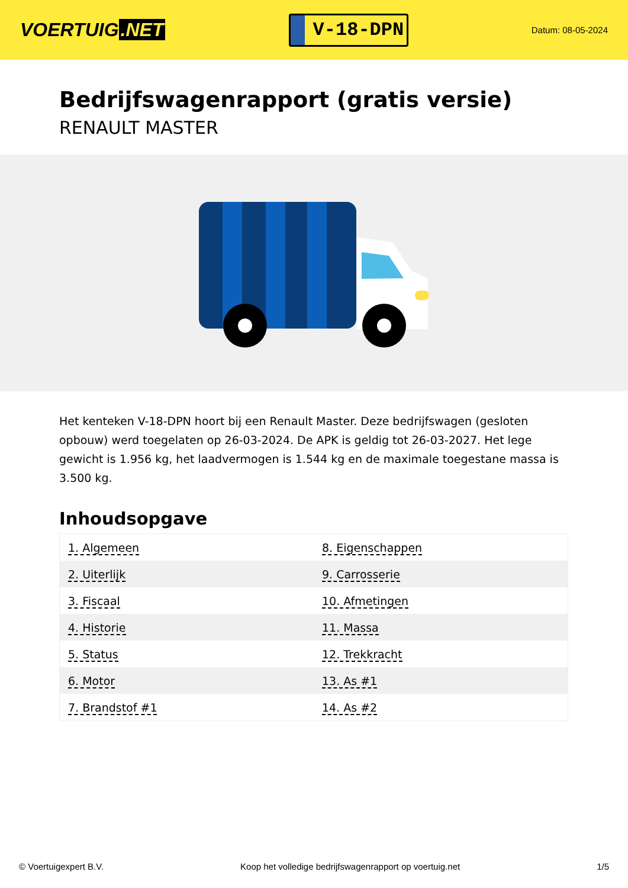VOERTUIG.NET
V-18-DPN
Datum: 08-05-2024
Bedrijfswagenrapport (gratis versie)
RENAULT MASTER
Het kenteken V-18-DPN hoort bij een Renault Master. Deze bedrijfswagen (gesloten opbouw) werd toegelaten op 26-03-2024. De APK is geldig tot 26-03-2027. Het lege gewicht is 1.956 kg, het laadvermogen is 1.544 kg en de maximale toegestane massa is 3.500 kg.
Inhoudsopgave
| 1. Algemeen | 8. Eigenschappen |
| 2. Uiterlijk | 9. Carrosserie |
| 3. Fiscaal | 10. Afmetingen |
| 4. Historie | 11. Massa |
| 5. Status | 12. Trekkracht |
| 6. Motor | 13. As #1 |
| 7. Brandstof #1 | 14. As #2 |
© Voertuigexpert B.V. Koop het volledige bedrijfswagenrapport op voertuig.net 1/5